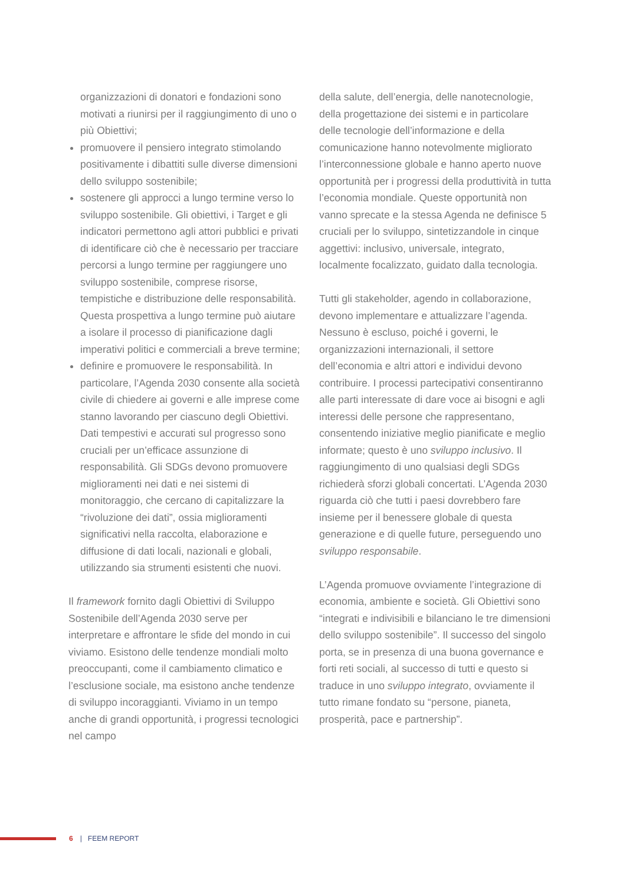organizzazioni di donatori e fondazioni sono motivati a riunirsi per il raggiungimento di uno o più Obiettivi;
promuovere il pensiero integrato stimolando positivamente i dibattiti sulle diverse dimensioni dello sviluppo sostenibile;
sostenere gli approcci a lungo termine verso lo sviluppo sostenibile. Gli obiettivi, i Target e gli indicatori permettono agli attori pubblici e privati di identificare ciò che è necessario per tracciare percorsi a lungo termine per raggiungere uno sviluppo sostenibile, comprese risorse, tempistiche e distribuzione delle responsabilità. Questa prospettiva a lungo termine può aiutare a isolare il processo di pianificazione dagli imperativi politici e commerciali a breve termine;
definire e promuovere le responsabilità. In particolare, l’Agenda 2030 consente alla società civile di chiedere ai governi e alle imprese come stanno lavorando per ciascuno degli Obiettivi. Dati tempestivi e accurati sul progresso sono cruciali per un’efficace assunzione di responsabilità. Gli SDGs devono promuovere miglioramenti nei dati e nei sistemi di monitoraggio, che cercano di capitalizzare la “rivoluzione dei dati”, ossia miglioramenti significativi nella raccolta, elaborazione e diffusione di dati locali, nazionali e globali, utilizzando sia strumenti esistenti che nuovi.
Il framework fornito dagli Obiettivi di Sviluppo Sostenibile dell’Agenda 2030 serve per interpretare e affrontare le sfide del mondo in cui viviamo. Esistono delle tendenze mondiali molto preoccupanti, come il cambiamento climatico e l’esclusione sociale, ma esistono anche tendenze di sviluppo incoraggianti. Viviamo in un tempo anche di grandi opportunità, i progressi tecnologici nel campo
della salute, dell’energia, delle nanotecnologie, della progettazione dei sistemi e in particolare delle tecnologie dell’informazione e della comunicazione hanno notevolmente migliorato l’interconnessione globale e hanno aperto nuove opportunità per i progressi della produttività in tutta l’economia mondiale. Queste opportunità non vanno sprecate e la stessa Agenda ne definisce 5 cruciali per lo sviluppo, sintetizzandole in cinque aggettivi: inclusivo, universale, integrato, localmente focalizzato, guidato dalla tecnologia.
Tutti gli stakeholder, agendo in collaborazione, devono implementare e attualizzare l’agenda. Nessuno è escluso, poiché i governi, le organizzazioni internazionali, il settore dell’economia e altri attori e individui devono contribuire. I processi partecipativi consentiranno alle parti interessate di dare voce ai bisogni e agli interessi delle persone che rappresentano, consentendo iniziative meglio pianificate e meglio informate; questo è uno sviluppo inclusivo. Il raggiungimento di uno qualsiasi degli SDGs richiederà sforzi globali concertati. L’Agenda 2030 riguarda ciò che tutti i paesi dovrebbero fare insieme per il benessere globale di questa generazione e di quelle future, perseguendo uno sviluppo responsabile.
L’Agenda promuove ovviamente l’integrazione di economia, ambiente e società. Gli Obiettivi sono “integrati e indivisibili e bilanciano le tre dimensioni dello sviluppo sostenibile”. Il successo del singolo porta, se in presenza di una buona governance e forti reti sociali, al successo di tutti e questo si traduce in uno sviluppo integrato, ovviamente il tutto rimane fondato su “persone, pianeta, prosperità, pace e partnership”.
6 | FEEM REPORT